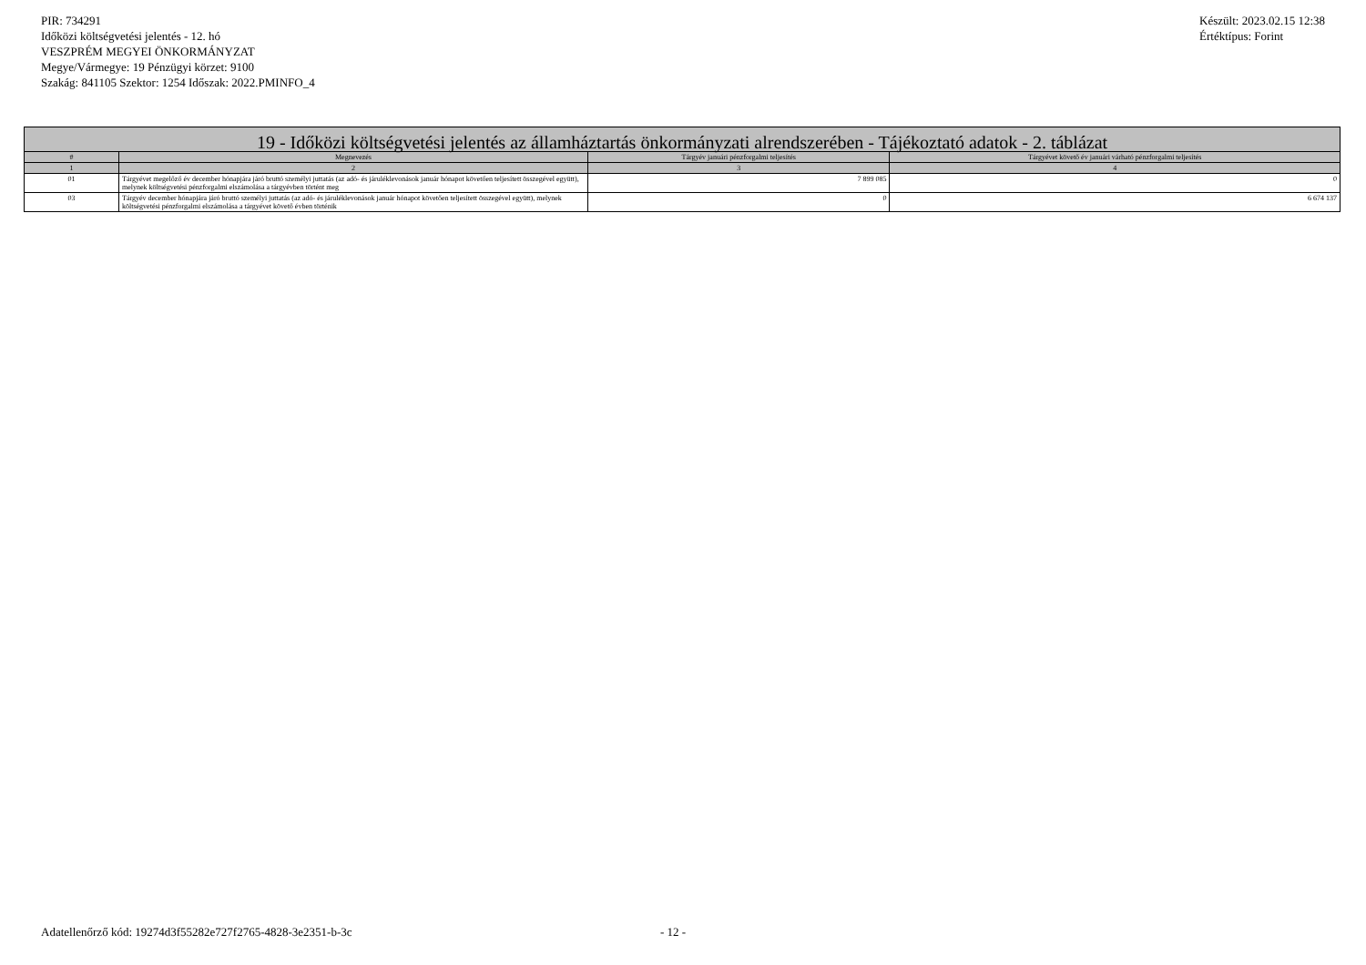PIR: 734291
Időközi költségvetési jelentés - 12. hó
VESZPRÉM MEGYEI ÖNKORMÁNYZAT
Megye/Vármegye: 19 Pénzügyi körzet: 9100
Szakág: 841105 Szektor: 1254 Időszak: 2022.PMINFO_4
Készült: 2023.02.15 12:38
Értéktípus: Forint
| 19 - Időközi költségvetési jelentés az államháztartás önkormányzati alrendszerében - Tájékoztató adatok - 2. táblázat | | | |
| --- | --- | --- | --- |
| # | Megnevezés | Tárgyév januári pénzforgalmi teljesítés | Tárgyévet követő év januári várható pénzforgalmi teljesítés |
| 1 | 2 | 3 | 4 |
| 01 | Tárgyévet megelőző év december hónapjára járó bruttó személyi juttatás (az adó- és járuléklevonások január hónapot követően teljesített összegével együtt), melynek költségvetési pénzforgalmi elszámolása a tárgyévben történt meg | 7 899 085 | 0 |
| 03 | Tárgyév december hónapjára járó bruttó személyi juttatás (az adó- és járuléklevonások január hónapot követően teljesített összegével együtt), melynek költségvetési pénzforgalmi elszámolása a tárgyévet követő évben történik | 0 | 6 674 137 |
Adatellenőrző kód: 19274d3f55282e727f2765-4828-3e2351-b-3c - 12 -